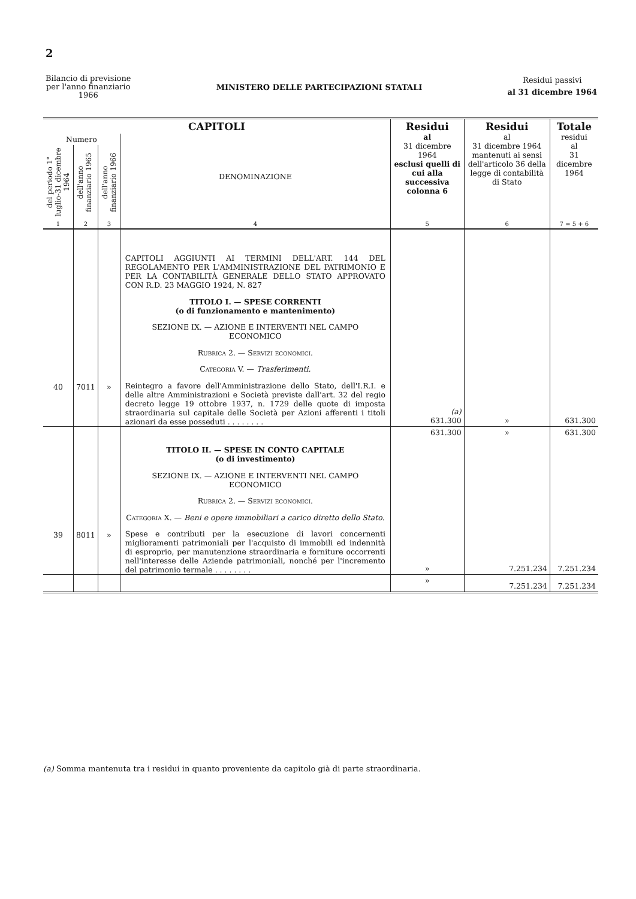2
Bilancio di previsione
per l'anno finanziario
1966
MINISTERO DELLE PARTECIPAZIONI STATALI
Residui passivi
al 31 dicembre 1964
| CAPITOLI | | | | Residui al 31 dicembre 1964 esclusi quelli di cui alla successiva colonna 6 | Residui al 31 dicembre 1964 mantenuti ai sensi dell'articolo 36 della legge di contabilità di Stato | Totale residui al 31 dicembre 1964 |
| --- | --- | --- | --- | --- | --- | --- |
| Numero | | | DENOMINAZIONE | | | |
| del periodo 1° luglio-31 dicembre 1964 | dell'anno finanziario 1965 | dell'anno finanziario 1966 | | | | |
| 1 | 2 | 3 | 4 | 5 | 6 | 7 = 5 + 6 |
| | | | CAPITOLI AGGIUNTI AI TERMINI DELL'ART. 144 DEL REGOLAMENTO PER L'AMMINISTRAZIONE DEL PATRIMONIO E PER LA CONTABILITÀ GENERALE DELLO STATO APPROVATO CON R.D. 23 MAGGIO 1924, N. 827 TITOLO I. — SPESE CORRENTI (o di funzionamento e mantenimento) SEZIONE IX. — AZIONE E INTERVENTI NEL CAMPO ECONOMICO Rubrica 2. — Servizi economici. Categoria V. — Trasferimenti. | | | |
| 40 | 7011 | » | Reintegro a favore dell'Amministrazione dello Stato, dell'I.R.I. e delle altre Amministrazioni e Società previste dall'art. 32 del regio decreto legge 19 ottobre 1937, n. 1729 delle quote di imposta straordinaria sul capitale delle Società per Azioni afferenti i titoli azionari da esse posseduti . . . . . . . . | (a) 631.300 | » | 631.300 |
| | | | | 631.300 | » | 631.300 |
| | | | TITOLO II. — SPESE IN CONTO CAPITALE (o di investimento) SEZIONE IX. — AZIONE E INTERVENTI NEL CAMPO ECONOMICO Rubrica 2. — Servizi economici. Categoria X. — Beni e opere immobiliari a carico diretto dello Stato. | | | |
| 39 | 8011 | » | Spese e contributi per la esecuzione di lavori concernenti miglioramenti patrimoniali per l'acquisto di immobili ed indennità di esproprio, per manutenzione straordinaria e forniture occorrenti nell'interesse delle Aziende patrimoniali, nonché per l'incremento del patrimonio termale . . . . . . . . | » | 7.251.234 | 7.251.234 |
| | | | | » | 7.251.234 | 7.251.234 |
(a) Somma mantenuta tra i residui in quanto proveniente da capitolo già di parte straordinaria.